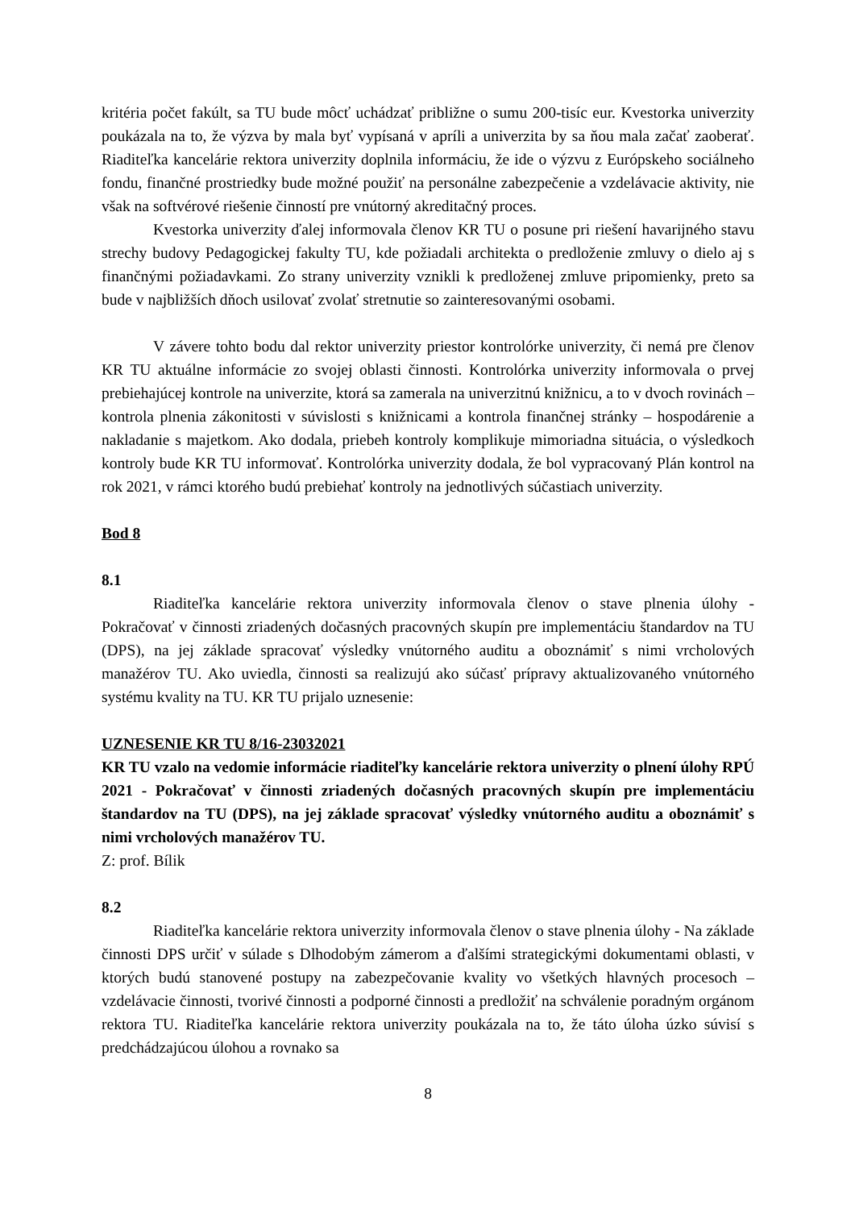kritéria počet fakúlt, sa TU bude môcť uchádzať približne o sumu 200-tisíc eur. Kvestorka univerzity poukázala na to, že výzva by mala byť vypísaná v apríli a univerzita by sa ňou mala začať zaoberať. Riaditeľka kancelárie rektora univerzity doplnila informáciu, že ide o výzvu z Európskeho sociálneho fondu, finančné prostriedky bude možné použiť na personálne zabezpečenie a vzdelávacie aktivity, nie však na softvérové riešenie činností pre vnútorný akreditačný proces.
Kvestorka univerzity ďalej informovala členov KR TU o posune pri riešení havarijného stavu strechy budovy Pedagogickej fakulty TU, kde požiadali architekta o predloženie zmluvy o dielo aj s finančnými požiadavkami. Zo strany univerzity vznikli k predloženej zmluve pripomienky, preto sa bude v najbližších dňoch usilovať zvolať stretnutie so zainteresovanými osobami.
V závere tohto bodu dal rektor univerzity priestor kontrolórke univerzity, či nemá pre členov KR TU aktuálne informácie zo svojej oblasti činnosti. Kontrolórka univerzity informovala o prvej prebiehajúcej kontrole na univerzite, ktorá sa zamerala na univerzitnú knižnicu, a to v dvoch rovinách – kontrola plnenia zákonitosti v súvislosti s knižnicami a kontrola finančnej stránky – hospodárenie a nakladanie s majetkom. Ako dodala, priebeh kontroly komplikuje mimoriadna situácia, o výsledkoch kontroly bude KR TU informovať. Kontrolórka univerzity dodala, že bol vypracovaný Plán kontrol na rok 2021, v rámci ktorého budú prebiehať kontroly na jednotlivých súčastiach univerzity.
Bod 8
8.1
Riaditeľka kancelárie rektora univerzity informovala členov o stave plnenia úlohy - Pokračovať v činnosti zriadených dočasných pracovných skupín pre implementáciu štandardov na TU (DPS), na jej základe spracovať výsledky vnútorného auditu a oboznámiť s nimi vrcholových manažérov TU. Ako uviedla, činnosti sa realizujú ako súčasť prípravy aktualizovaného vnútorného systému kvality na TU. KR TU prijalo uznesenie:
UZNESENIE KR TU 8/16-23032021
KR TU vzalo na vedomie informácie riaditeľky kancelárie rektora univerzity o plnení úlohy RPÚ 2021 - Pokračovať v činnosti zriadených dočasných pracovných skupín pre implementáciu štandardov na TU (DPS), na jej základe spracovať výsledky vnútorného auditu a oboznámiť s nimi vrcholových manažérov TU.
Z: prof. Bílik
8.2
Riaditeľka kancelárie rektora univerzity informovala členov o stave plnenia úlohy - Na základe činnosti DPS určiť v súlade s Dlhodobým zámerom a ďalšími strategickými dokumentami oblasti, v ktorých budú stanovené postupy na zabezpečovanie kvality vo všetkých hlavných procesoch – vzdelávacie činnosti, tvorivé činnosti a podporné činnosti a predložiť na schválenie poradným orgánom rektora TU. Riaditeľka kancelárie rektora univerzity poukázala na to, že táto úloha úzko súvisí s predchádzajúcou úlohou a rovnako sa
8